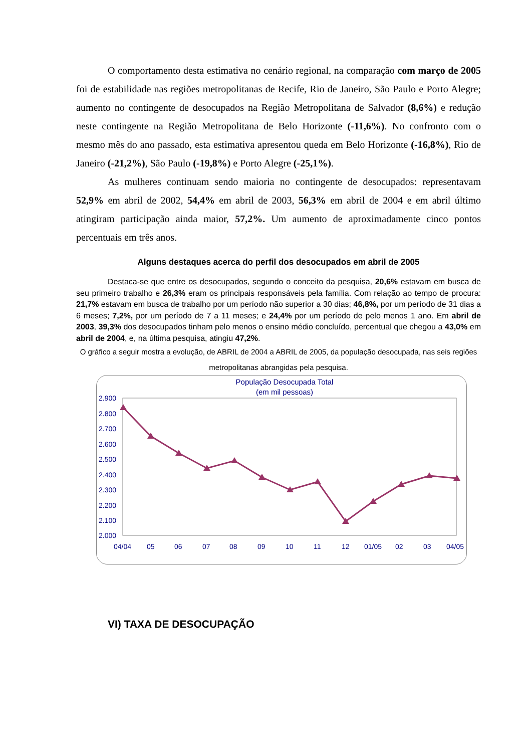O comportamento desta estimativa no cenário regional, na comparação com março de 2005 foi de estabilidade nas regiões metropolitanas de Recife, Rio de Janeiro, São Paulo e Porto Alegre; aumento no contingente de desocupados na Região Metropolitana de Salvador (8,6%) e redução neste contingente na Região Metropolitana de Belo Horizonte (-11,6%). No confronto com o mesmo mês do ano passado, esta estimativa apresentou queda em Belo Horizonte (-16,8%), Rio de Janeiro (-21,2%), São Paulo (-19,8%) e Porto Alegre (-25,1%).
As mulheres continuam sendo maioria no contingente de desocupados: representavam 52,9% em abril de 2002, 54,4% em abril de 2003, 56,3% em abril de 2004 e em abril último atingiram participação ainda maior, 57,2%. Um aumento de aproximadamente cinco pontos percentuais em três anos.
Alguns destaques acerca do perfil dos desocupados em abril de 2005
Destaca-se que entre os desocupados, segundo o conceito da pesquisa, 20,6% estavam em busca de seu primeiro trabalho e 26,3% eram os principais responsáveis pela família. Com relação ao tempo de procura: 21,7% estavam em busca de trabalho por um período não superior a 30 dias; 46,8%, por um período de 31 dias a 6 meses; 7,2%, por um período de 7 a 11 meses; e 24,4% por um período de pelo menos 1 ano. Em abril de 2003, 39,3% dos desocupados tinham pelo menos o ensino médio concluído, percentual que chegou a 43,0% em abril de 2004, e, na última pesquisa, atingiu 47,2%.
O gráfico a seguir mostra a evolução, de ABRIL de 2004 a ABRIL de 2005, da população desocupada, nas seis regiões metropolitanas abrangidas pela pesquisa.
População Desocupada Total
(em mil pessoas)
2.900
2.800
2.700
2.600
2.500
2.400
2.300
2.200
2.100
2.000
04/04
05
06
07
08
09
10
11
12
01/05
02
03
04/05
VI) TAXA DE DESOCUPAÇÃO